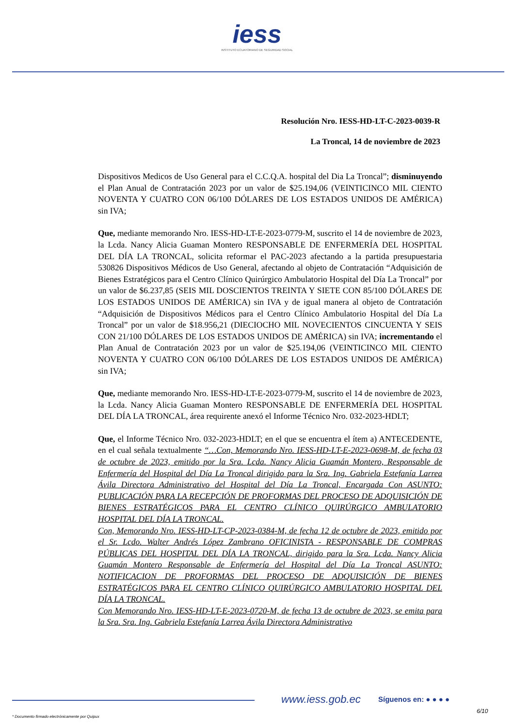iess
INSTITUTO ECUATORIANO DE SEGURIDAD SOCIAL
Resolución Nro. IESS-HD-LT-C-2023-0039-R
La Troncal, 14 de noviembre de 2023
Dispositivos Medicos de Uso General para el C.C.Q.A. hospital del Dia La Troncal”; disminuyendo el Plan Anual de Contratación 2023 por un valor de $25.194,06 (VEINTICINCO MIL CIENTO NOVENTA Y CUATRO CON 06/100 DÓLARES DE LOS ESTADOS UNIDOS DE AMÉRICA) sin IVA;
Que, mediante memorando Nro. IESS-HD-LT-E-2023-0779-M, suscrito el 14 de noviembre de 2023, la Lcda. Nancy Alicia Guaman Montero RESPONSABLE DE ENFERMERÍA DEL HOSPITAL DEL DÍA LA TRONCAL, solicita reformar el PAC-2023 afectando a la partida presupuestaria 530826 Dispositivos Médicos de Uso General, afectando al objeto de Contratación “Adquisición de Bienes Estratégicos para el Centro Clínico Quirúrgico Ambulatorio Hospital del Día La Troncal” por un valor de $6.237,85 (SEIS MIL DOSCIENTOS TREINTA Y SIETE CON 85/100 DÓLARES DE LOS ESTADOS UNIDOS DE AMÉRICA) sin IVA y de igual manera al objeto de Contratación “Adquisición de Dispositivos Médicos para el Centro Clínico Ambulatorio Hospital del Día La Troncal” por un valor de $18.956,21 (DIECIOCHO MIL NOVECIENTOS CINCUENTA Y SEIS CON 21/100 DÓLARES DE LOS ESTADOS UNIDOS DE AMÉRICA) sin IVA; incrementando el Plan Anual de Contratación 2023 por un valor de $25.194,06 (VEINTICINCO MIL CIENTO NOVENTA Y CUATRO CON 06/100 DÓLARES DE LOS ESTADOS UNIDOS DE AMÉRICA) sin IVA;
Que, mediante memorando Nro. IESS-HD-LT-E-2023-0779-M, suscrito el 14 de noviembre de 2023, la Lcda. Nancy Alicia Guaman Montero RESPONSABLE DE ENFERMERÍA DEL HOSPITAL DEL DÍA LA TRONCAL, área requirente anexó el Informe Técnico Nro. 032-2023-HDLT;
Que, el Informe Técnico Nro. 032-2023-HDLT; en el que se encuentra el ítem a) ANTECEDENTE, en el cual señala textualmente “…Con, Memorando Nro. IESS-HD-LT-E-2023-0698-M, de fecha 03 de octubre de 2023, emitido por la Sra. Lcda. Nancy Alicia Guamán Montero, Responsable de Enfermería del Hospital del Día La Troncal dirigido para la Sra. Ing. Gabriela Estefanía Larrea Ávila Directora Administrativo del Hospital del Día La Troncal, Encargada Con ASUNTO: PUBLICACIÓN PARA LA RECEPCIÓN DE PROFORMAS DEL PROCESO DE ADQUISICIÓN DE BIENES ESTRATÉGICOS PARA EL CENTRO CLÍNICO QUIRÚRGICO AMBULATORIO HOSPITAL DEL DÍA LA TRONCAL.
Con, Memorando Nro. IESS-HD-LT-CP-2023-0384-M, de fecha 12 de octubre de 2023, emitido por el Sr. Lcdo. Walter Andrés López Zambrano OFICINISTA - RESPONSABLE DE COMPRAS PÚBLICAS DEL HOSPITAL DEL DÍA LA TRONCAL, dirigido para la Sra. Lcda. Nancy Alicia Guamán Montero Responsable de Enfermería del Hospital del Día La Troncal ASUNTO: NOTIFICACION DE PROFORMAS DEL PROCESO DE ADQUISICIÓN DE BIENES ESTRATÉGICOS PARA EL CENTRO CLÍNICO QUIRÚRGICO AMBULATORIO HOSPITAL DEL DÍA LA TRONCAL.
Con Memorando Nro. IESS-HD-LT-E-2023-0720-M, de fecha 13 de octubre de 2023, se emita para la Sra. Sra. Ing. Gabriela Estefanía Larrea Ávila Directora Administrativo
www.iess.gob.ec Síguenos en: ● ● ● ●
6/10
* Documento firmado electrónicamente por Quipux